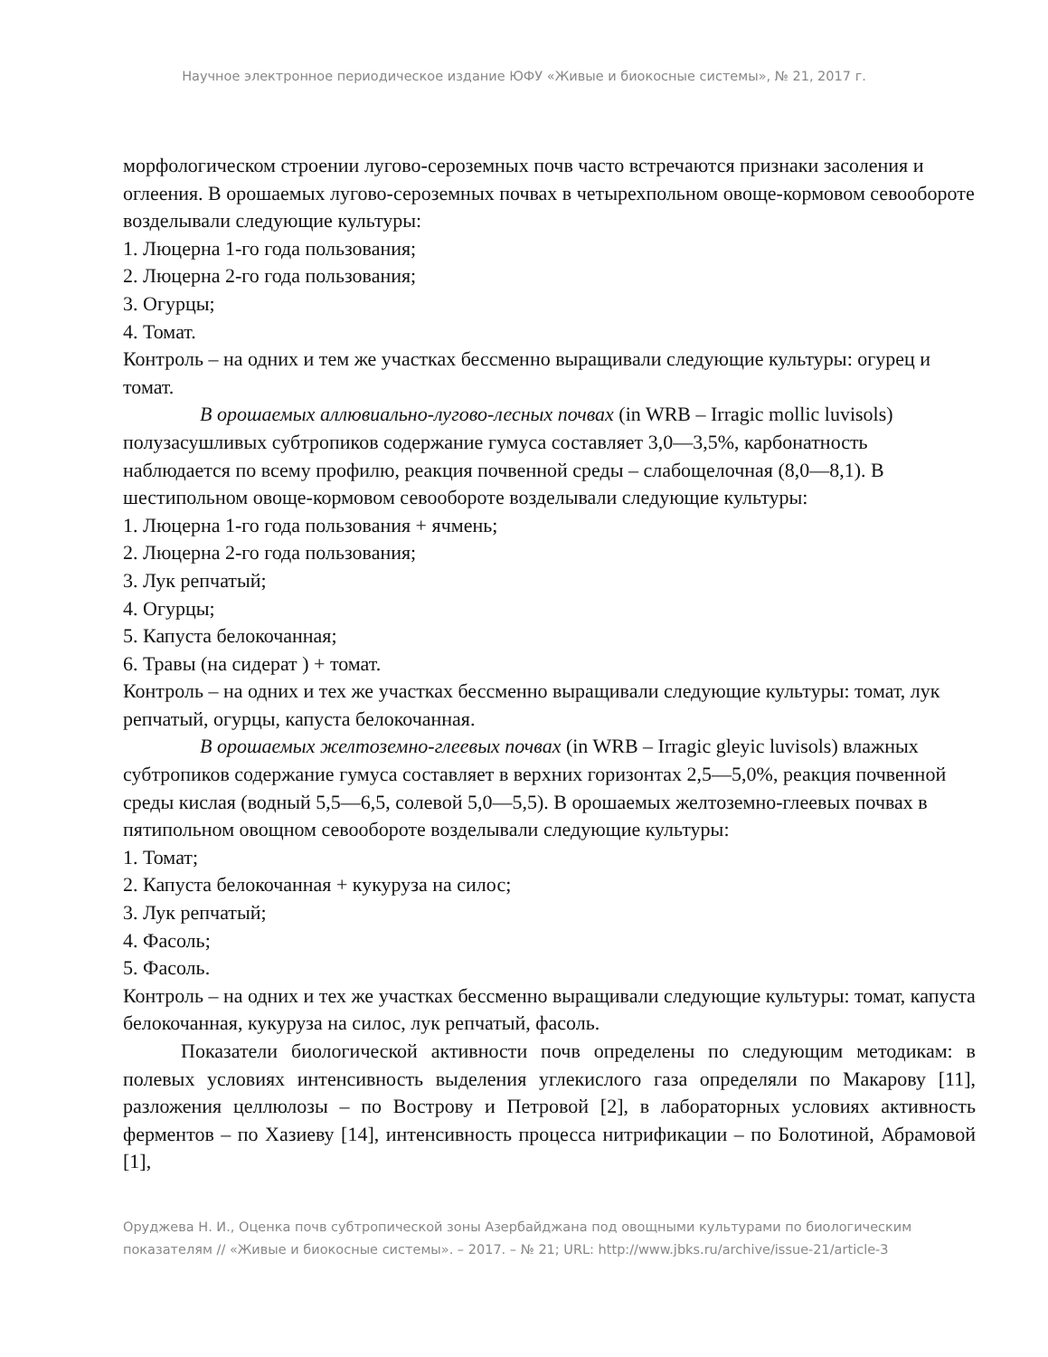Научное электронное периодическое издание ЮФУ «Живые и биокосные системы», № 21, 2017 г.
морфологическом строении лугово-сероземных почв часто встречаются признаки засоления и оглеения. В орошаемых лугово-сероземных почвах в четырехпольном овоще-кормовом севообороте возделывали следующие культуры:
1. Люцерна 1-го года пользования;
2. Люцерна 2-го года пользования;
3. Огурцы;
4. Томат.
Контроль – на одних и тем же участках бессменно выращивали следующие культуры: огурец и томат.
В орошаемых аллювиально-лугово-лесных почвах (in WRB – Irragic mollic luvisols) полузасушливых субтропиков содержание гумуса составляет 3,0—3,5%, карбонатность наблюдается по всему профилю, реакция почвенной среды – слабощелочная (8,0—8,1). В шестипольном овоще-кормовом севообороте возделывали следующие культуры:
1. Люцерна 1-го года пользования + ячмень;
2. Люцерна 2-го года пользования;
3. Лук репчатый;
4. Огурцы;
5. Капуста белокочанная;
6. Травы (на сидерат ) + томат.
Контроль – на одних и тех же участках бессменно выращивали следующие культуры: томат, лук репчатый, огурцы, капуста белокочанная.
В орошаемых желтоземно-глеевых почвах (in WRB – Irragic gleyic luvisols) влажных субтропиков содержание гумуса составляет в верхних горизонтах 2,5—5,0%, реакция почвенной среды кислая (водный 5,5—6,5, солевой 5,0—5,5). В орошаемых желтоземно-глеевых почвах в пятипольном овощном севообороте возделывали следующие культуры:
1. Томат;
2. Капуста белокочанная + кукуруза на силос;
3. Лук репчатый;
4. Фасоль;
5. Фасоль.
Контроль – на одних и тех же участках бессменно выращивали следующие культуры: томат, капуста белокочанная, кукуруза на силос, лук репчатый, фасоль.
Показатели биологической активности почв определены по следующим методикам: в полевых условиях интенсивность выделения углекислого газа определяли по Макарову [11], разложения целлюлозы – по Вострову и Петровой [2], в лабораторных условиях активность ферментов – по Хазиеву [14], интенсивность процесса нитрификации – по Болотиной, Абрамовой [1],
Оруджева Н. И., Оценка почв субтропической зоны Азербайджана под овощными культурами по биологическим показателям // «Живые и биокосные системы». – 2017. – № 21; URL: http://www.jbks.ru/archive/issue-21/article-3